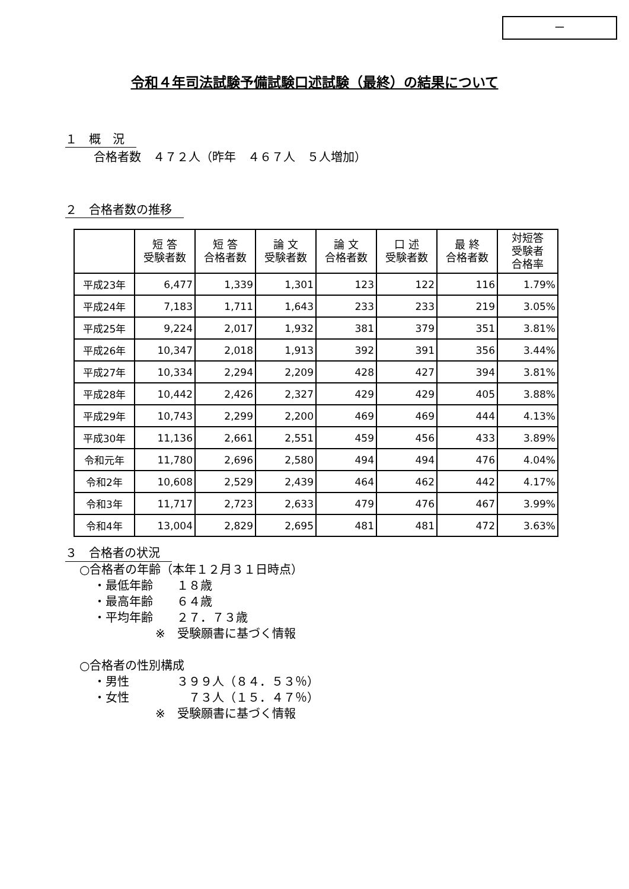ー
令和４年司法試験予備試験口述試験（最終）の結果について
１　概　況
合格者数　４７２人（昨年　４６７人　５人増加）
２　合格者数の推移
| | 短 答 受験者数 | 短 答 合格者数 | 論 文 受験者数 | 論 文 合格者数 | 口 述 受験者数 | 最 終 合格者数 | 対短答 受験者 合格率 |
| --- | --- | --- | --- | --- | --- | --- | --- |
| 平成23年 | 6,477 | 1,339 | 1,301 | 123 | 122 | 116 | 1.79% |
| 平成24年 | 7,183 | 1,711 | 1,643 | 233 | 233 | 219 | 3.05% |
| 平成25年 | 9,224 | 2,017 | 1,932 | 381 | 379 | 351 | 3.81% |
| 平成26年 | 10,347 | 2,018 | 1,913 | 392 | 391 | 356 | 3.44% |
| 平成27年 | 10,334 | 2,294 | 2,209 | 428 | 427 | 394 | 3.81% |
| 平成28年 | 10,442 | 2,426 | 2,327 | 429 | 429 | 405 | 3.88% |
| 平成29年 | 10,743 | 2,299 | 2,200 | 469 | 469 | 444 | 4.13% |
| 平成30年 | 11,136 | 2,661 | 2,551 | 459 | 456 | 433 | 3.89% |
| 令和元年 | 11,780 | 2,696 | 2,580 | 494 | 494 | 476 | 4.04% |
| 令和2年 | 10,608 | 2,529 | 2,439 | 464 | 462 | 442 | 4.17% |
| 令和3年 | 11,717 | 2,723 | 2,633 | 479 | 476 | 467 | 3.99% |
| 令和4年 | 13,004 | 2,829 | 2,695 | 481 | 481 | 472 | 3.63% |
３　合格者の状況
○合格者の年齢（本年１２月３１日時点）
・最低年齢　　１８歳
・最高年齢　　６４歳
・平均年齢　　２７．７３歳
※　受験願書に基づく情報
○合格者の性別構成
・男性　　　　３９９人（８４．５３％）
・女性　　　　　７３人（１５．４７％）
※　受験願書に基づく情報